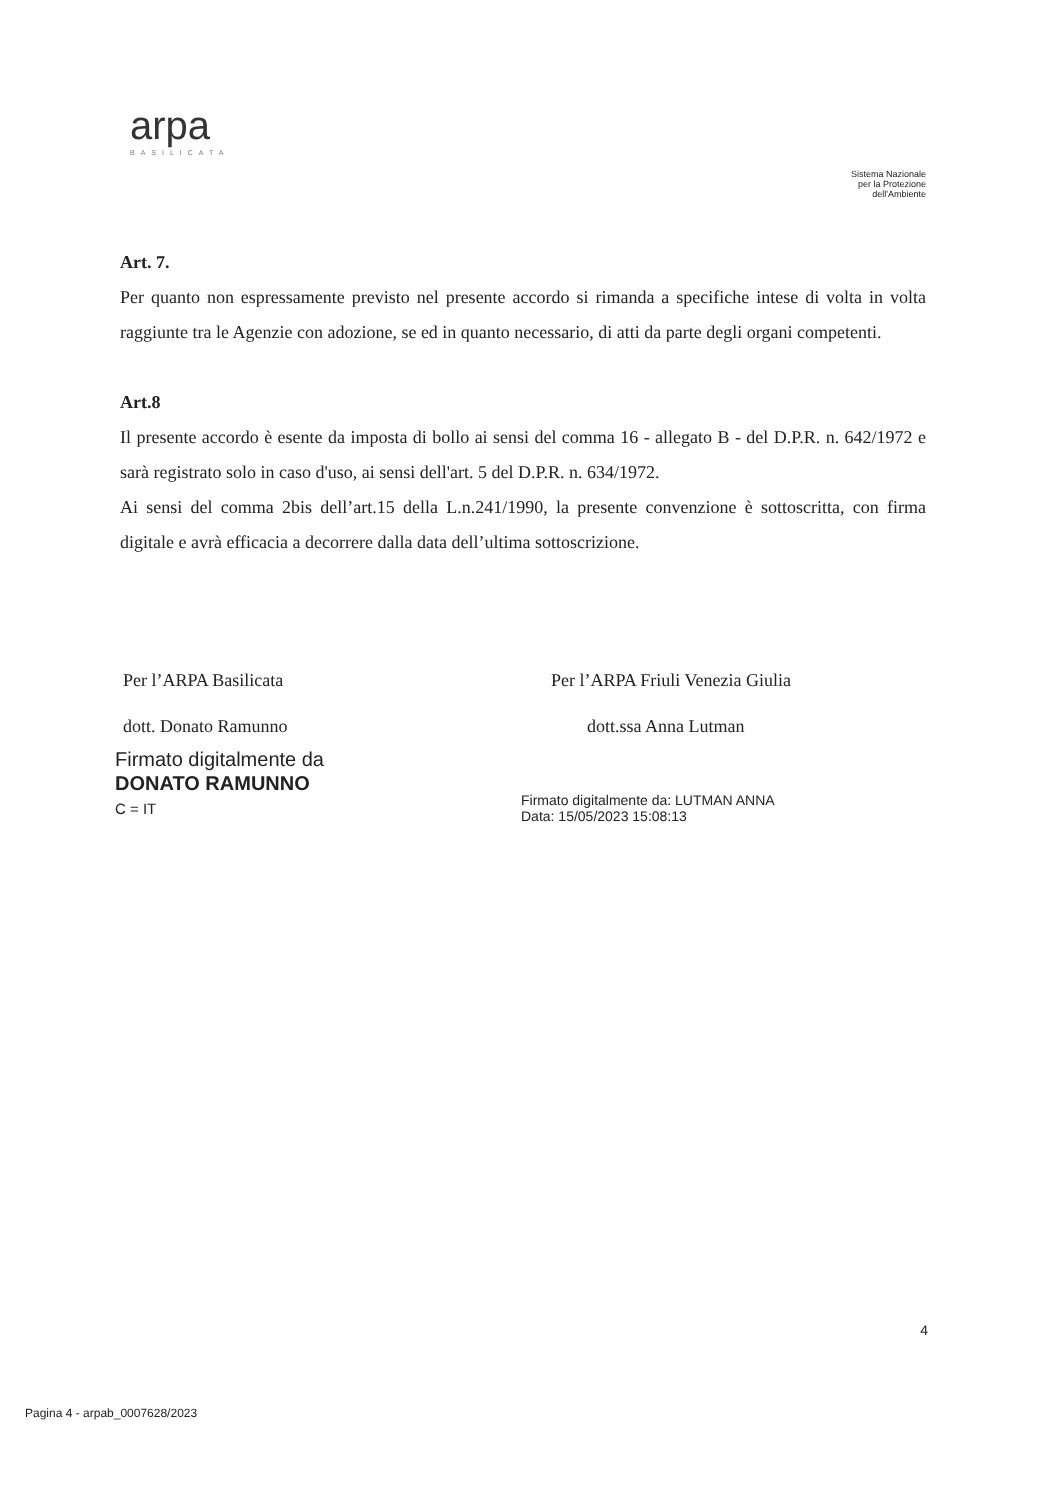arpa
BASILICATA
Sistema Nazionale
per la Protezione
dell'Ambiente
Art. 7.
Per quanto non espressamente previsto nel presente accordo si rimanda a specifiche intese di volta in volta raggiunte tra le Agenzie con adozione, se ed in quanto necessario, di atti da parte degli organi competenti.
Art.8
Il presente accordo è esente da imposta di bollo ai sensi del comma 16 - allegato B - del D.P.R. n. 642/1972 e sarà registrato solo in caso d'uso, ai sensi dell'art. 5 del D.P.R. n. 634/1972.
Ai sensi del comma 2bis dell’art.15 della L.n.241/1990, la presente convenzione è sottoscritta, con firma digitale e avrà efficacia a decorrere dalla data dell’ultima sottoscrizione.
Per l’ARPA Basilicata
dott. Donato Ramunno
Firmato digitalmente da
DONATO RAMUNNO
C = IT
Per l’ARPA Friuli Venezia Giulia
dott.ssa Anna Lutman
Firmato digitalmente da: LUTMAN ANNA
Data: 15/05/2023 15:08:13
4
Pagina 4 - arpab_0007628/2023